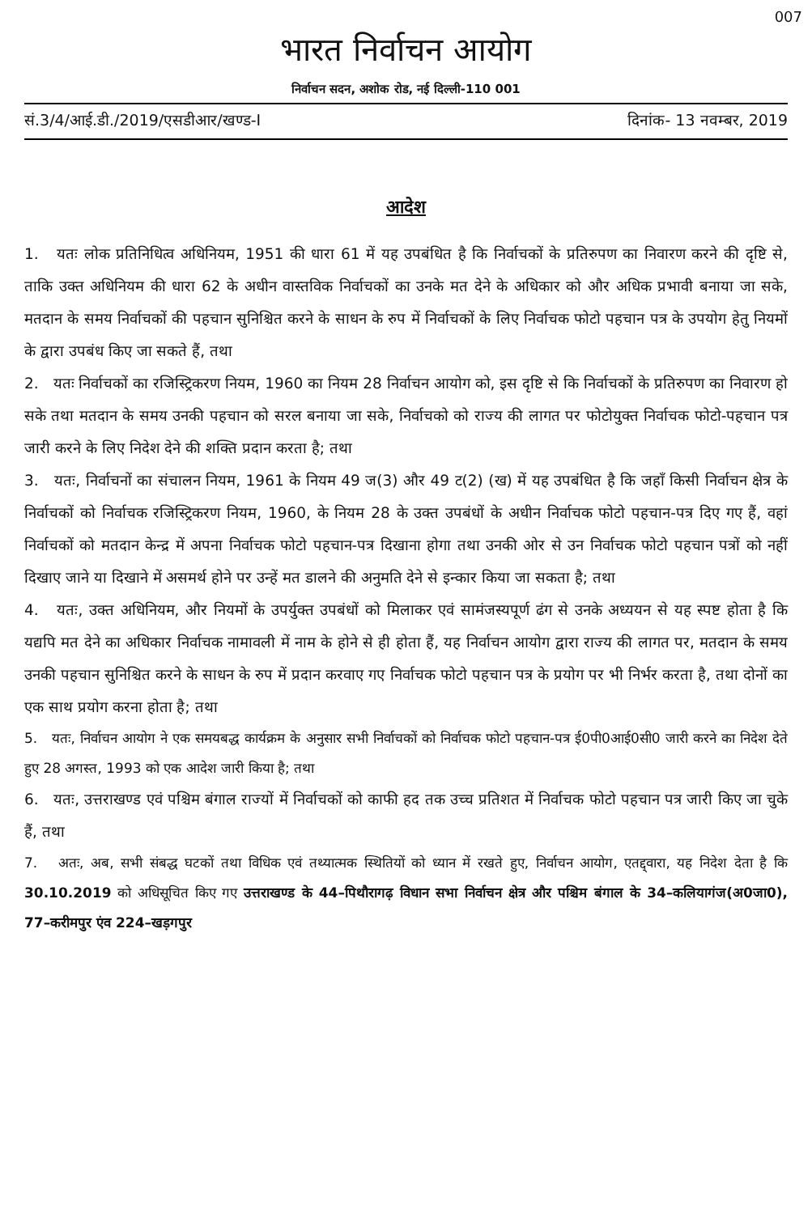007
भारत निर्वाचन आयोग
निर्वाचन सदन, अशोक रोड, नई दिल्ली-110 001
सं.3/4/आई.डी./2019/एसडीआर/खण्ड-I दिनांक- 13 नवम्बर, 2019
आदेश
1. यतः लोक प्रतिनिधित्व अधिनियम, 1951 की धारा 61 में यह उपबंधित है कि निर्वाचकों के प्रतिरुपण का निवारण करने की दृष्टि से, ताकि उक्त अधिनियम की धारा 62 के अधीन वास्तविक निर्वाचकों का उनके मत देने के अधिकार को और अधिक प्रभावी बनाया जा सके, मतदान के समय निर्वाचकों की पहचान सुनिश्चित करने के साधन के रुप में निर्वाचकों के लिए निर्वाचक फोटो पहचान पत्र के उपयोग हेतु नियमों के द्वारा उपबंध किए जा सकते हैं, तथा
2. यतः निर्वाचकों का रजिस्ट्रिकरण नियम, 1960 का नियम 28 निर्वाचन आयोग को, इस दृष्टि से कि निर्वाचकों के प्रतिरुपण का निवारण हो सके तथा मतदान के समय उनकी पहचान को सरल बनाया जा सके, निर्वाचको को राज्य की लागत पर फोटोयुक्त निर्वाचक फोटो-पहचान पत्र जारी करने के लिए निदेश देने की शक्ति प्रदान करता है; तथा
3. यतः, निर्वाचनों का संचालन नियम, 1961 के नियम 49 ज(3) और 49 ट(2) (ख) में यह उपबंधित है कि जहाँ किसी निर्वाचन क्षेत्र के निर्वाचकों को निर्वाचक रजिस्ट्रिकरण नियम, 1960, के नियम 28 के उक्त उपबंधों के अधीन निर्वाचक फोटो पहचान-पत्र दिए गए हैं, वहां निर्वाचकों को मतदान केन्द्र में अपना निर्वाचक फोटो पहचान-पत्र दिखाना होगा तथा उनकी ओर से उन निर्वाचक फोटो पहचान पत्रों को नहीं दिखाए जाने या दिखाने में असमर्थ होने पर उन्हें मत डालने की अनुमति देने से इन्कार किया जा सकता है; तथा
4. यतः, उक्त अधिनियम, और नियमों के उपर्युक्त उपबंधों को मिलाकर एवं सामंजस्यपूर्ण ढंग से उनके अध्ययन से यह स्पष्ट होता है कि यद्यपि मत देने का अधिकार निर्वाचक नामावली में नाम के होने से ही होता हैं, यह निर्वाचन आयोग द्वारा राज्य की लागत पर, मतदान के समय उनकी पहचान सुनिश्चित करने के साधन के रुप में प्रदान करवाए गए निर्वाचक फोटो पहचान पत्र के प्रयोग पर भी निर्भर करता है, तथा दोनों का एक साथ प्रयोग करना होता है; तथा
5. यतः, निर्वाचन आयोग ने एक समयबद्ध कार्यक्रम के अनुसार सभी निर्वाचकों को निर्वाचक फोटो पहचान-पत्र ई0पी0आई0सी0 जारी करने का निदेश देते हुए 28 अगस्त, 1993 को एक आदेश जारी किया है; तथा
6. यतः, उत्तराखण्ड एवं पश्चिम बंगाल राज्यों में निर्वाचकों को काफी हद तक उच्च प्रतिशत में निर्वाचक फोटो पहचान पत्र जारी किए जा चुके हैं, तथा
7. अतः, अब, सभी संबद्ध घटकों तथा विधिक एवं तथ्यात्मक स्थितियों को ध्यान में रखते हुए, निर्वाचन आयोग, एतद्द्वारा, यह निदेश देता है कि 30.10.2019 को अधिसूचित किए गए उत्तराखण्ड के 44–पिथौरागढ़ विधान सभा निर्वाचन क्षेत्र और पश्चिम बंगाल के 34–कलियागंज(अ0जा0), 77–करीमपुर एंव 224–खड़गपुर